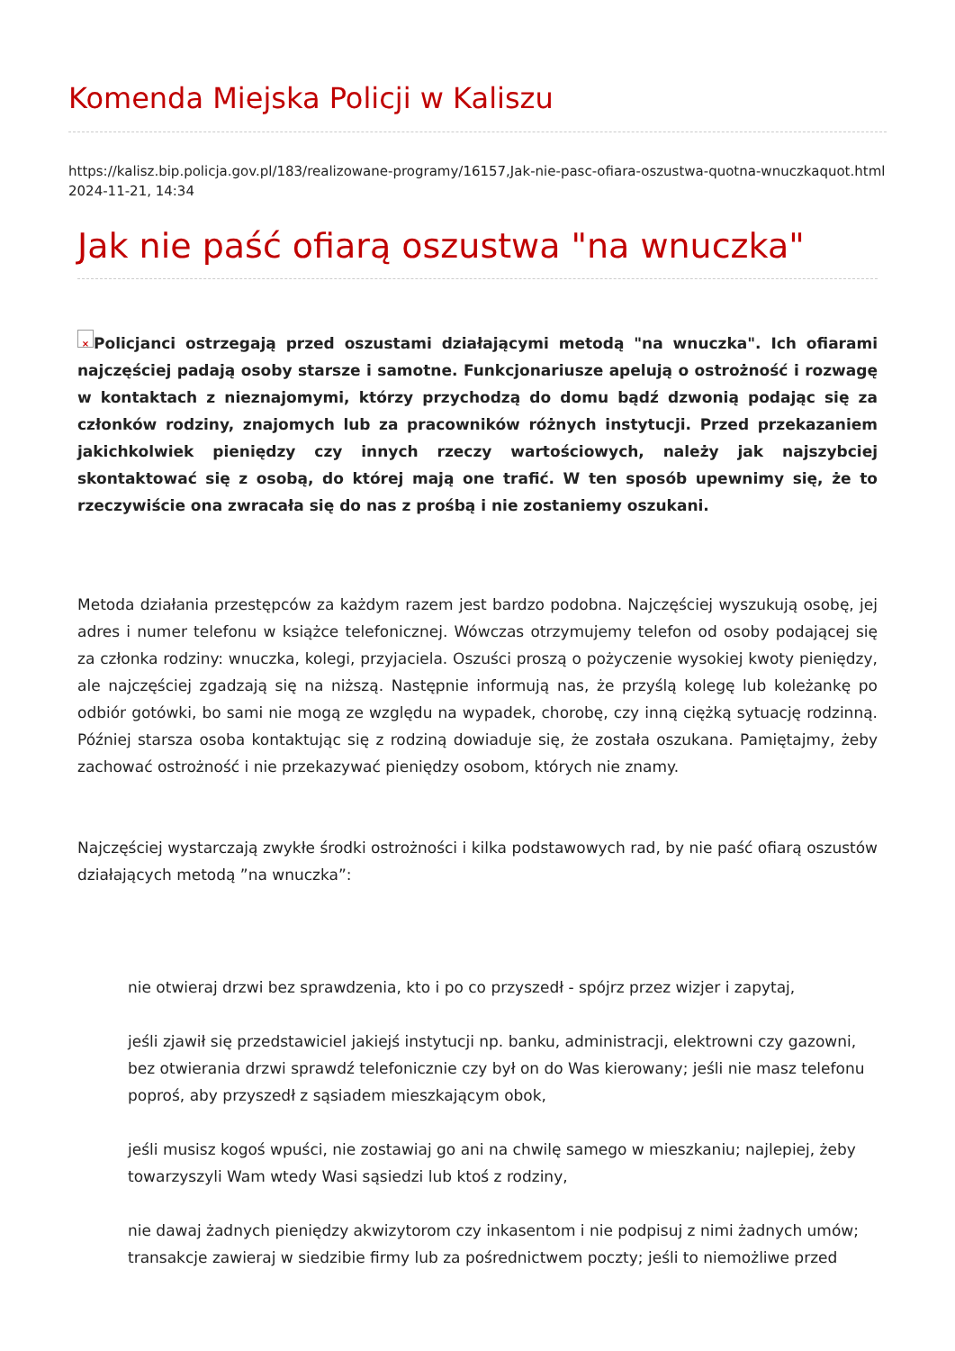Komenda Miejska Policji w Kaliszu
https://kalisz.bip.policja.gov.pl/183/realizowane-programy/16157,Jak-nie-pasc-ofiara-oszustwa-quotna-wnuczkaquot.html
2024-11-21, 14:34
Jak nie paść ofiarą oszustwa "na wnuczka"
× Policjanci ostrzegają przed oszustami działającymi metodą "na wnuczka". Ich ofiarami najczęściej padają osoby starsze i samotne. Funkcjonariusze apelują o ostrożność i rozwagę w kontaktach z nieznajomymi, którzy przychodzą do domu bądź dzwonią podając się za członków rodziny, znajomych lub za pracowników różnych instytucji. Przed przekazaniem jakichkolwiek pieniędzy czy innych rzeczy wartościowych, należy jak najszybciej skontaktować się z osobą, do której mają one trafić. W ten sposób upewnimy się, że to rzeczywiście ona zwracała się do nas z prośbą i nie zostaniemy oszukani.
Metoda działania przestępców za każdym razem jest bardzo podobna. Najczęściej wyszukują osobę, jej adres i numer telefonu w książce telefonicznej. Wówczas otrzymujemy telefon od osoby podającej się za członka rodziny: wnuczka, kolegi, przyjaciela. Oszuści proszą o pożyczenie wysokiej kwoty pieniędzy, ale najczęściej zgadzają się na niższą. Następnie informują nas, że przyślą kolegę lub koleżankę po odbiór gotówki, bo sami nie mogą ze względu na wypadek, chorobę, czy inną ciężką sytuację rodzinną. Później starsza osoba kontaktując się z rodziną dowiaduje się, że została oszukana. Pamiętajmy, żeby zachować ostrożność i nie przekazywać pieniędzy osobom, których nie znamy.
Najczęściej wystarczają zwykłe środki ostrożności i kilka podstawowych rad, by nie paść ofiarą oszustów działających metodą ”na wnuczka”:
nie otwieraj drzwi bez sprawdzenia, kto i po co przyszedł - spójrz przez wizjer i zapytaj,
jeśli zjawił się przedstawiciel jakiejś instytucji np. banku, administracji, elektrowni czy gazowni, bez otwierania drzwi sprawdź telefonicznie czy był on do Was kierowany; jeśli nie masz telefonu poproś, aby przyszedł z sąsiadem mieszkającym obok,
jeśli musisz kogoś wpuści, nie zostawiaj go ani na chwilę samego w mieszkaniu; najlepiej, żeby towarzyszyli Wam wtedy Wasi sąsiedzi lub ktoś z rodziny,
nie dawaj żadnych pieniędzy akwizytorom czy inkasentom i nie podpisuj z nimi żadnych umów; transakcje zawieraj w siedzibie firmy lub za pośrednictwem poczty; jeśli to niemożliwe przed